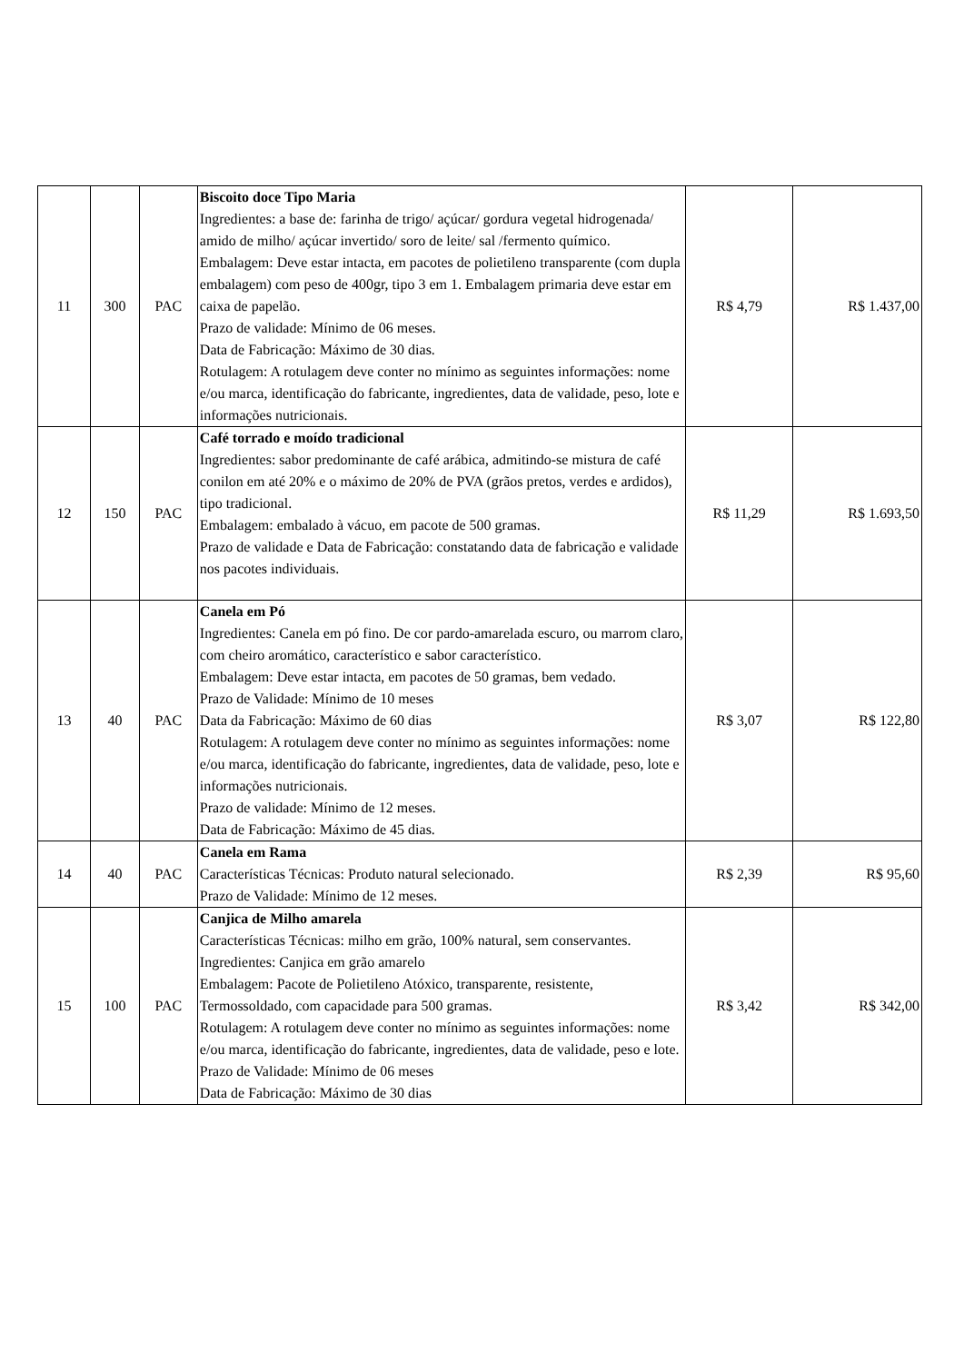| 11 | 300 | PAC | Biscoito doce Tipo Maria Ingredientes: a base de: farinha de trigo/ açúcar/ gordura vegetal hidrogenada/ amido de milho/ açúcar invertido/ soro de leite/ sal /fermento químico. Embalagem: Deve estar intacta, em pacotes de polietileno transparente (com dupla embalagem) com peso de 400gr, tipo 3 em 1. Embalagem primaria deve estar em caixa de papelão. Prazo de validade: Mínimo de 06 meses. Data de Fabricação: Máximo de 30 dias. Rotulagem: A rotulagem deve conter no mínimo as seguintes informações: nome e/ou marca, identificação do fabricante, ingredientes, data de validade, peso, lote e informações nutricionais. | R$ 4,79 | R$ 1.437,00 |
| 12 | 150 | PAC | Café torrado e moído tradicional Ingredientes: sabor predominante de café arábica, admitindo-se mistura de café conilon em até 20% e o máximo de 20% de PVA (grãos pretos, verdes e ardidos), tipo tradicional. Embalagem: embalado à vácuo, em pacote de 500 gramas. Prazo de validade e Data de Fabricação: constatando data de fabricação e validade nos pacotes individuais. | R$ 11,29 | R$ 1.693,50 |
| 13 | 40 | PAC | Canela em Pó Ingredientes: Canela em pó fino. De cor pardo-amarelada escuro, ou marrom claro, com cheiro aromático, característico e sabor característico. Embalagem: Deve estar intacta, em pacotes de 50 gramas, bem vedado. Prazo de Validade: Mínimo de 10 meses Data da Fabricação: Máximo de 60 dias Rotulagem: A rotulagem deve conter no mínimo as seguintes informações: nome e/ou marca, identificação do fabricante, ingredientes, data de validade, peso, lote e informações nutricionais. Prazo de validade: Mínimo de 12 meses. Data de Fabricação: Máximo de 45 dias. | R$ 3,07 | R$ 122,80 |
| 14 | 40 | PAC | Canela em Rama Características Técnicas: Produto natural selecionado. Prazo de Validade: Mínimo de 12 meses. | R$ 2,39 | R$ 95,60 |
| 15 | 100 | PAC | Canjica de Milho amarela Características Técnicas: milho em grão, 100% natural, sem conservantes. Ingredientes: Canjica em grão amarelo Embalagem: Pacote de Polietileno Atóxico, transparente, resistente, Termossoldado, com capacidade para 500 gramas. Rotulagem: A rotulagem deve conter no mínimo as seguintes informações: nome e/ou marca, identificação do fabricante, ingredientes, data de validade, peso e lote. Prazo de Validade: Mínimo de 06 meses Data de Fabricação: Máximo de 30 dias | R$ 3,42 | R$ 342,00 |